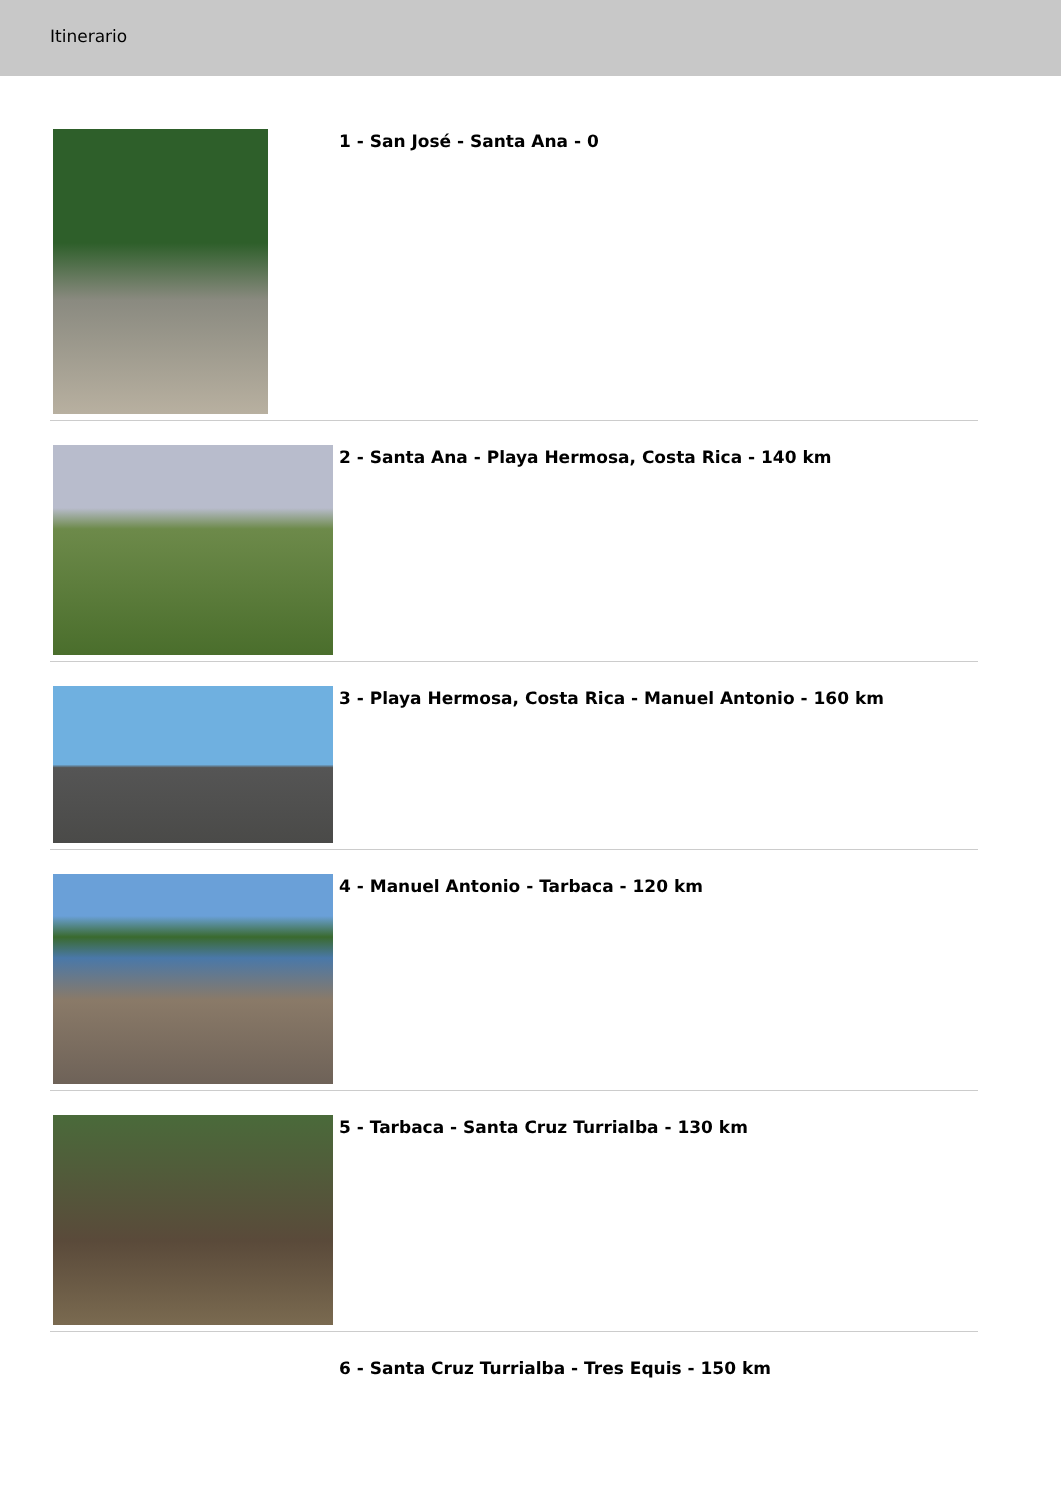Itinerario
1 - San José - Santa Ana - 0
2 - Santa Ana - Playa Hermosa, Costa Rica - 140 km
3 - Playa Hermosa, Costa Rica - Manuel Antonio - 160 km
4 - Manuel Antonio - Tarbaca - 120 km
5 - Tarbaca - Santa Cruz Turrialba - 130 km
6 - Santa Cruz Turrialba - Tres Equis - 150 km